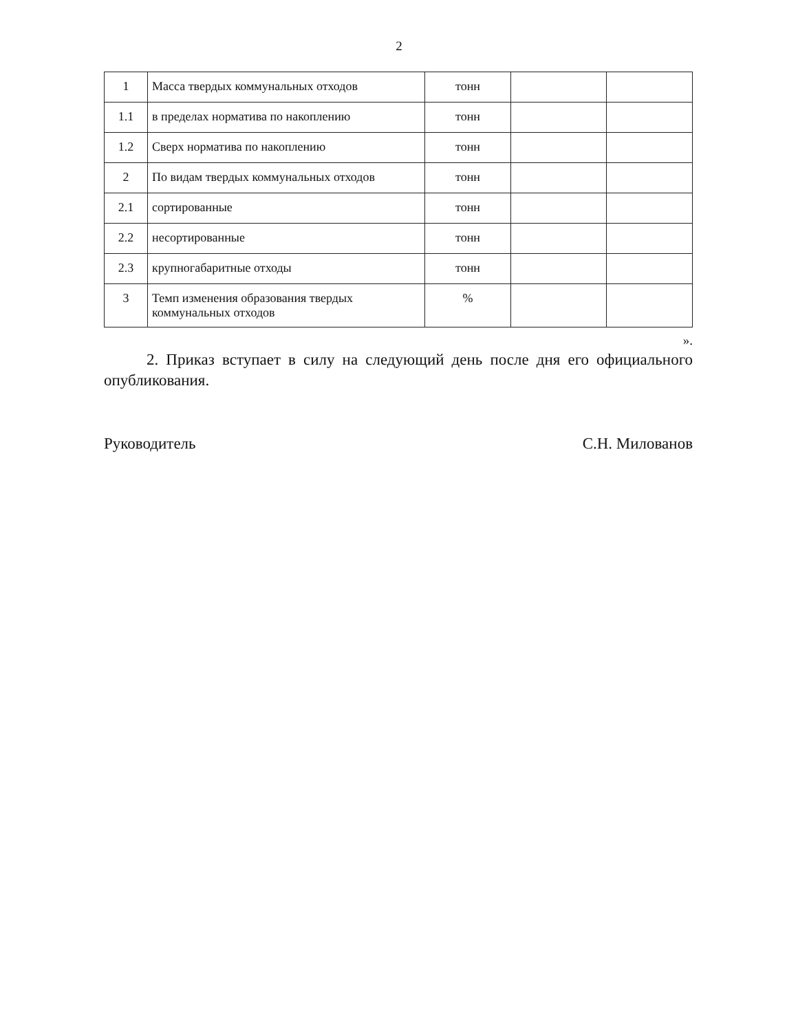2
| 1 | Масса твердых коммунальных отходов | тонн | | |
| 1.1 | в пределах норматива по накоплению | тонн | | |
| 1.2 | Сверх норматива по накоплению | тонн | | |
| 2 | По видам твердых коммунальных отходов | тонн | | |
| 2.1 | сортированные | тонн | | |
| 2.2 | несортированные | тонн | | |
| 2.3 | крупногабаритные отходы | тонн | | |
| 3 | Темп изменения образования твердых коммунальных отходов | % | | |
».
2. Приказ вступает в силу на следующий день после дня его официального опубликования.
Руководитель С.Н. Милованов